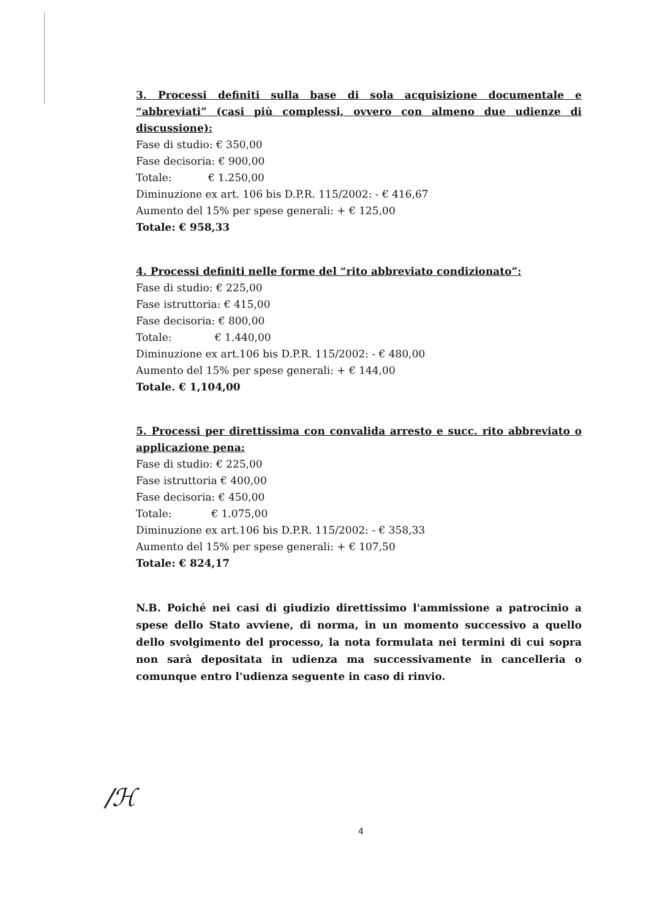3. Processi definiti sulla base di sola acquisizione documentale e “abbreviati” (casi più complessi, ovvero con almeno due udienze di discussione):
Fase di studio: € 350,00
Fase decisoria: € 900,00
Totale: € 1.250,00
Diminuzione ex art. 106 bis D.P.R. 115/2002: - € 416,67
Aumento del 15% per spese generali: + € 125,00
Totale: € 958,33
4. Processi definiti nelle forme del “rito abbreviato condizionato”:
Fase di studio: € 225,00
Fase istruttoria: € 415,00
Fase decisoria: € 800,00
Totale: € 1.440,00
Diminuzione ex art.106 bis D.P.R. 115/2002: - € 480,00
Aumento del 15% per spese generali: + € 144,00
Totale. € 1,104,00
5. Processi per direttissima con convalida arresto e succ. rito abbreviato o applicazione pena:
Fase di studio: € 225,00
Fase istruttoria € 400,00
Fase decisoria: € 450,00
Totale: € 1.075,00
Diminuzione ex art.106 bis D.P.R. 115/2002: - € 358,33
Aumento del 15% per spese generali: + € 107,50
Totale: € 824,17
N.B. Poiché nei casi di giudizio direttissimo l'ammissione a patrocinio a spese dello Stato avviene, di norma, in un momento successivo a quello dello svolgimento del processo, la nota formulata nei termini di cui sopra non sarà depositata in udienza ma successivamente in cancelleria o comunque entro l'udienza seguente in caso di rinvio.
/ℋ
4